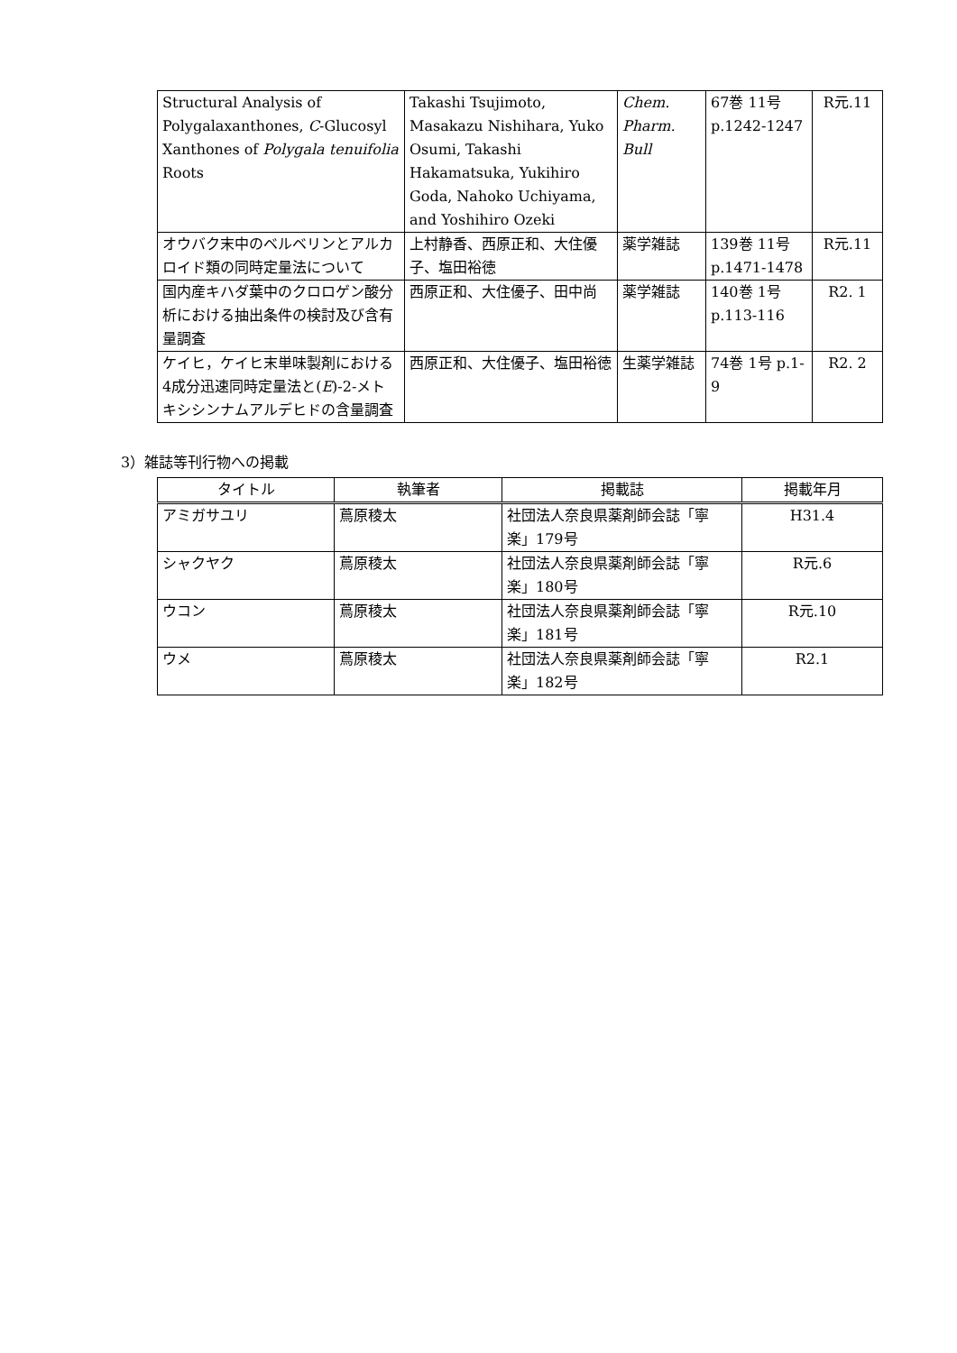| Structural Analysis of Polygalaxanthones, C -Glucosyl Xanthones of Polygala tenuifolia Roots | Takashi Tsujimoto, Masakazu Nishihara, Yuko Osumi, Takashi Hakamatsuka, Yukihiro Goda, Nahoko Uchiyama, and Yoshihiro Ozeki | Chem. Pharm. Bull | 67巻 11号 p.1242-1247 | R元.11 |
| オウバク末中のベルベリンとアルカロイド類の同時定量法について | 上村静香、西原正和、大住優子、塩田裕徳 | 薬学雑誌 | 139巻 11号 p.1471-1478 | R元.11 |
| 国内産キハダ葉中のクロロゲン酸分析における抽出条件の検討及び含有量調査 | 西原正和、大住優子、田中尚 | 薬学雑誌 | 140巻 1号 p.113-116 | R2. 1 |
| ケイヒ，ケイヒ末単味製剤における4成分迅速同時定量法と( E )-2-メトキシシンナムアルデヒドの含量調査 | 西原正和、大住優子、塩田裕徳 | 生薬学雑誌 | 74巻 1号 p.1-9 | R2. 2 |
3）雑誌等刊行物への掲載
| タイトル | 執筆者 | 掲載誌 | 掲載年月 |
| --- | --- | --- | --- |
| アミガサユリ | 蔦原稜太 | 社団法人奈良県薬剤師会誌「寧楽」179号 | H31.4 |
| シャクヤク | 蔦原稜太 | 社団法人奈良県薬剤師会誌「寧楽」180号 | R元.6 |
| ウコン | 蔦原稜太 | 社団法人奈良県薬剤師会誌「寧楽」181号 | R元.10 |
| ウメ | 蔦原稜太 | 社団法人奈良県薬剤師会誌「寧楽」182号 | R2.1 |